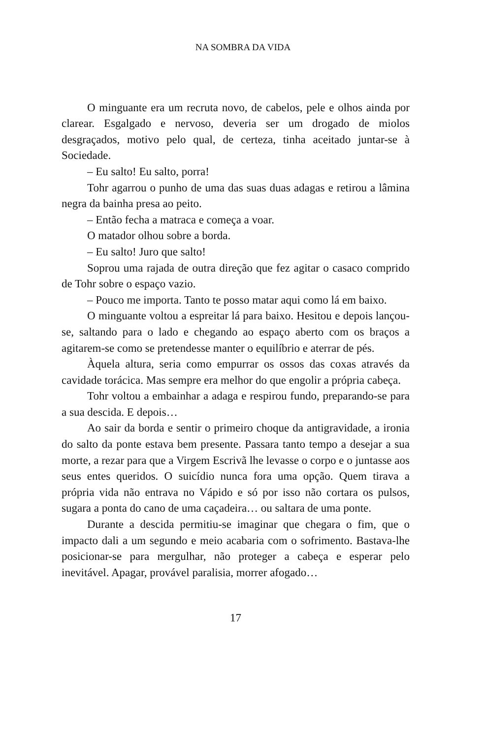NA SOMBRA DA VIDA
O minguante era um recruta novo, de cabelos, pele e olhos ainda por clarear. Esgalgado e nervoso, deveria ser um drogado de miolos desgraçados, motivo pelo qual, de certeza, tinha aceitado juntar-se à Sociedade.
– Eu salto! Eu salto, porra!
Tohr agarrou o punho de uma das suas duas adagas e retirou a lâmina negra da bainha presa ao peito.
– Então fecha a matraca e começa a voar.
O matador olhou sobre a borda.
– Eu salto! Juro que salto!
Soprou uma rajada de outra direção que fez agitar o casaco comprido de Tohr sobre o espaço vazio.
– Pouco me importa. Tanto te posso matar aqui como lá em baixo.
O minguante voltou a espreitar lá para baixo. Hesitou e depois lançou-se, saltando para o lado e chegando ao espaço aberto com os braços a agitarem-se como se pretendesse manter o equilíbrio e aterrar de pés.
Àquela altura, seria como empurrar os ossos das coxas através da cavidade torácica. Mas sempre era melhor do que engolir a própria cabeça.
Tohr voltou a embainhar a adaga e respirou fundo, preparando-se para a sua descida. E depois…
Ao sair da borda e sentir o primeiro choque da antigravidade, a ironia do salto da ponte estava bem presente. Passara tanto tempo a desejar a sua morte, a rezar para que a Virgem Escrivã lhe levasse o corpo e o juntasse aos seus entes queridos. O suicídio nunca fora uma opção. Quem tirava a própria vida não entrava no Vápido e só por isso não cortara os pulsos, sugara a ponta do cano de uma caçadeira… ou saltara de uma ponte.
Durante a descida permitiu-se imaginar que chegara o fim, que o impacto dali a um segundo e meio acabaria com o sofrimento. Bastava-lhe posicionar-se para mergulhar, não proteger a cabeça e esperar pelo inevitável. Apagar, provável paralisia, morrer afogado…
17